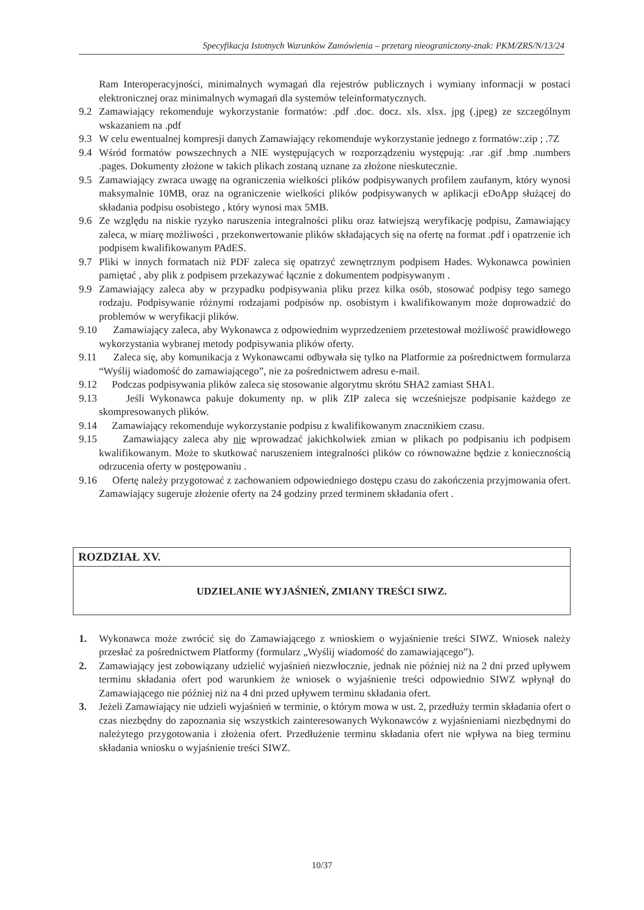Specyfikacja Istotnych Warunków Zamówienia – przetarg nieograniczony-znak: PKM/ZRS/N/13/24
Ram Interoperacyjności, minimalnych wymagań dla rejestrów publicznych i wymiany informacji w postaci elektronicznej oraz minimalnych wymagań dla systemów teleinformatycznych.
9.2 Zamawiający rekomenduje wykorzystanie formatów: .pdf .doc. docz. xls. xlsx. jpg (.jpeg) ze szczególnym wskazaniem na .pdf
9.3 W celu ewentualnej kompresji danych Zamawiający rekomenduje wykorzystanie jednego z formatów:.zip ; .7Z
9.4 Wśród formatów powszechnych a NIE występujących w rozporządzeniu występują: .rar .gif .bmp .numbers .pages. Dokumenty złożone w takich plikach zostaną uznane za złożone nieskutecznie.
9.5 Zamawiający zwraca uwagę na ograniczenia wielkości plików podpisywanych profilem zaufanym, który wynosi maksymalnie 10MB, oraz na ograniczenie wielkości plików podpisywanych w aplikacji eDoApp służącej do składania podpisu osobistego , który wynosi max 5MB.
9.6 Ze względu na niskie ryzyko naruszenia integralności pliku oraz łatwiejszą weryfikację podpisu, Zamawiający zaleca, w miarę możliwości , przekonwertowanie plików składających się na ofertę na format .pdf i opatrzenie ich podpisem kwalifikowanym PAdES.
9.7 Pliki w innych formatach niż PDF zaleca się opatrzyć zewnętrznym podpisem Hades. Wykonawca powinien pamiętać , aby plik z podpisem przekazywać łącznie z dokumentem podpisywanym .
9.9 Zamawiający zaleca aby w przypadku podpisywania pliku przez kilka osób, stosować podpisy tego samego rodzaju. Podpisywanie różnymi rodzajami podpisów np. osobistym i kwalifikowanym może doprowadzić do problemów w weryfikacji plików.
9.10 Zamawiający zaleca, aby Wykonawca z odpowiednim wyprzedzeniem przetestował możliwość prawidłowego wykorzystania wybranej metody podpisywania plików oferty.
9.11 Zaleca się, aby komunikacja z Wykonawcami odbywała się tylko na Platformie za pośrednictwem formularza “Wyślij wiadomość do zamawiającego”, nie za pośrednictwem adresu e-mail.
9.12 Podczas podpisywania plików zaleca się stosowanie algorytmu skrótu SHA2 zamiast SHA1.
9.13 Jeśli Wykonawca pakuje dokumenty np. w plik ZIP zaleca się wcześniejsze podpisanie każdego ze skompresowanych plików.
9.14 Zamawiający rekomenduje wykorzystanie podpisu z kwalifikowanym znacznikiem czasu.
9.15 Zamawiający zaleca aby nie wprowadzać jakichkolwiek zmian w plikach po podpisaniu ich podpisem kwalifikowanym. Może to skutkować naruszeniem integralności plików co równoważne będzie z koniecznością odrzucenia oferty w postępowaniu .
9.16 Ofertę należy przygotować z zachowaniem odpowiedniego dostępu czasu do zakończenia przyjmowania ofert. Zamawiający sugeruje złożenie oferty na 24 godziny przed terminem składania ofert .
ROZDZIAŁ XV.
UDZIELANIE WYJAŚNIEŃ, ZMIANY TREŚCI SIWZ.
1. Wykonawca może zwrócić się do Zamawiającego z wnioskiem o wyjaśnienie treści SIWZ. Wniosek należy przesłać za pośrednictwem Platformy (formularz „Wyślij wiadomość do zamawiającego”).
2. Zamawiający jest zobowiązany udzielić wyjaśnień niezwłocznie, jednak nie później niż na 2 dni przed upływem terminu składania ofert pod warunkiem że wniosek o wyjaśnienie treści odpowiednio SIWZ wpłynął do Zamawiającego nie później niż na 4 dni przed upływem terminu składania ofert.
3. Jeżeli Zamawiający nie udzieli wyjaśnień w terminie, o którym mowa w ust. 2, przedłuży termin składania ofert o czas niezbędny do zapoznania się wszystkich zainteresowanych Wykonawców z wyjaśnieniami niezbędnymi do należytego przygotowania i złożenia ofert. Przedłużenie terminu składania ofert nie wpływa na bieg terminu składania wniosku o wyjaśnienie treści SIWZ.
10/37